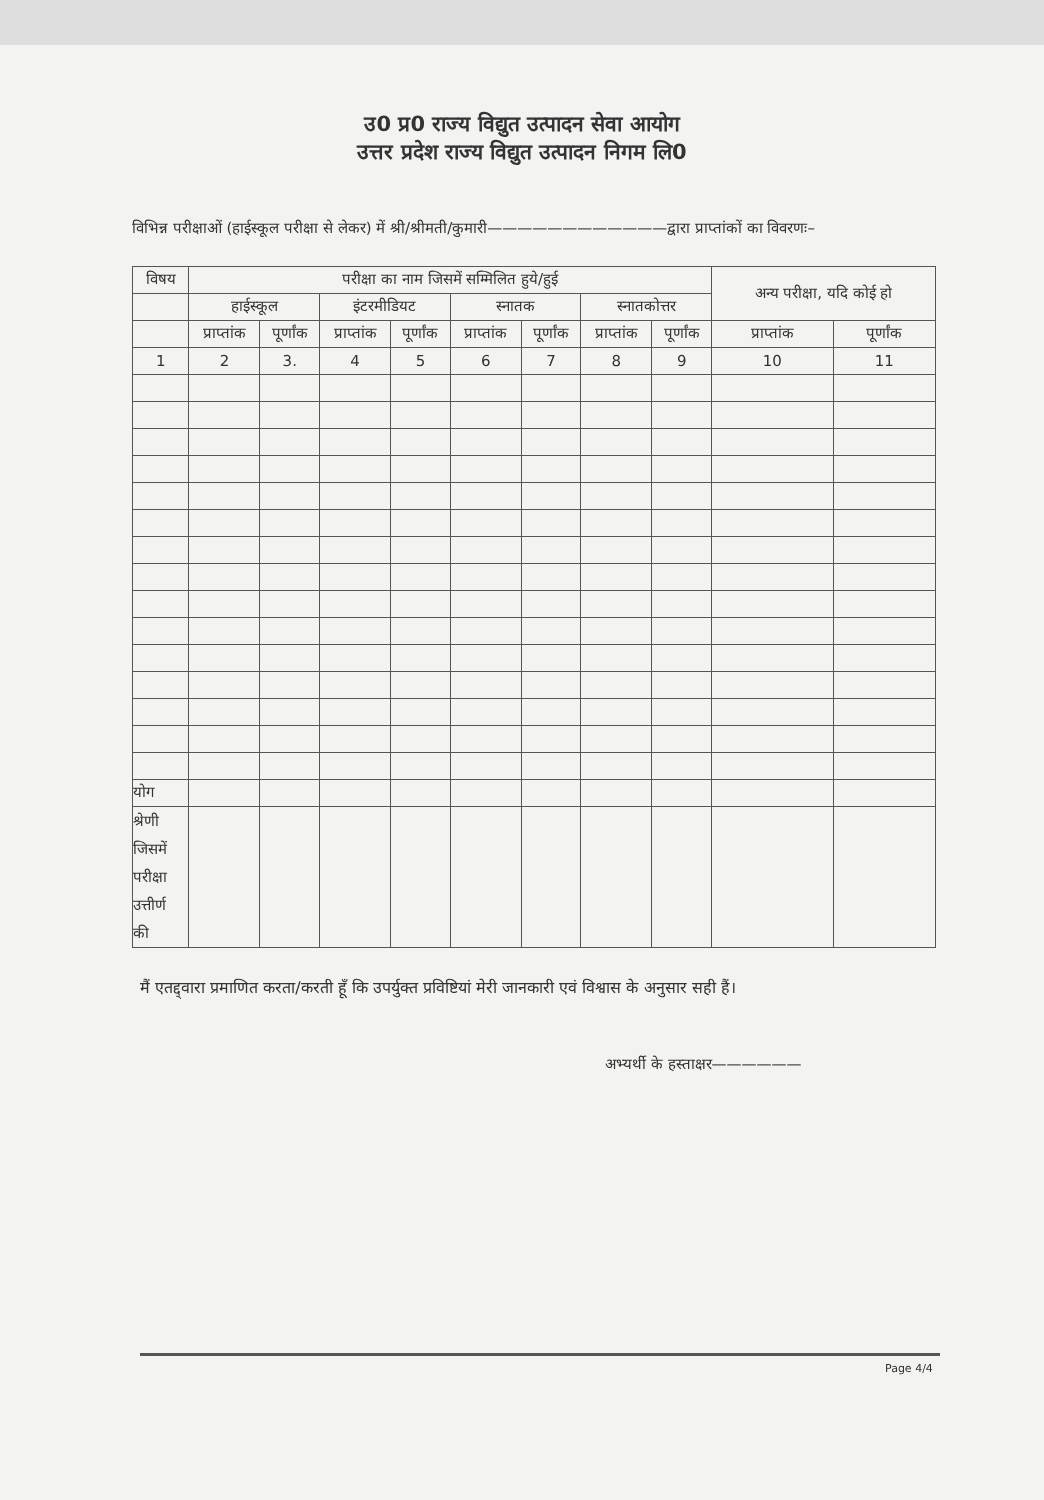उ0 प्र0 राज्य विद्युत उत्पादन सेवा आयोग
उत्तर प्रदेश राज्य विद्युत उत्पादन निगम लि0
विभिन्न परीक्षाओं (हाईस्कूल परीक्षा से लेकर) में श्री/श्रीमती/कुमारी————————————द्वारा प्राप्तांकों का विवरणः–
| विषय | परीक्षा का नाम जिसमें सम्मिलित हुये/हुई | | | | | | | | अन्य परीक्षा, यदि कोई हो | |
| --- | --- | --- | --- | --- | --- | --- | --- | --- | --- | --- |
| | हाईस्कूल | | इंटरमीडियट | | स्नातक | | स्नातकोत्तर | | | |
| | प्राप्तांक | पूर्णांक | प्राप्तांक | पूर्णांक | प्राप्तांक | पूर्णांक | प्राप्तांक | पूर्णांक | प्राप्तांक | पूर्णांक |
| 1 | 2 | 3. | 4 | 5 | 6 | 7 | 8 | 9 | 10 | 11 |
| योग | | | | | | | | | | |
| श्रेणी जिसमें परीक्षा उत्तीर्ण की | | | | | | | | | | |
मैं एतद्द्वारा प्रमाणित करता/करती हूँ कि उपर्युक्त प्रविष्टियां मेरी जानकारी एवं विश्वास के अनुसार सही हैं।
अभ्यर्थी के हस्ताक्षर——————
Page 4/4